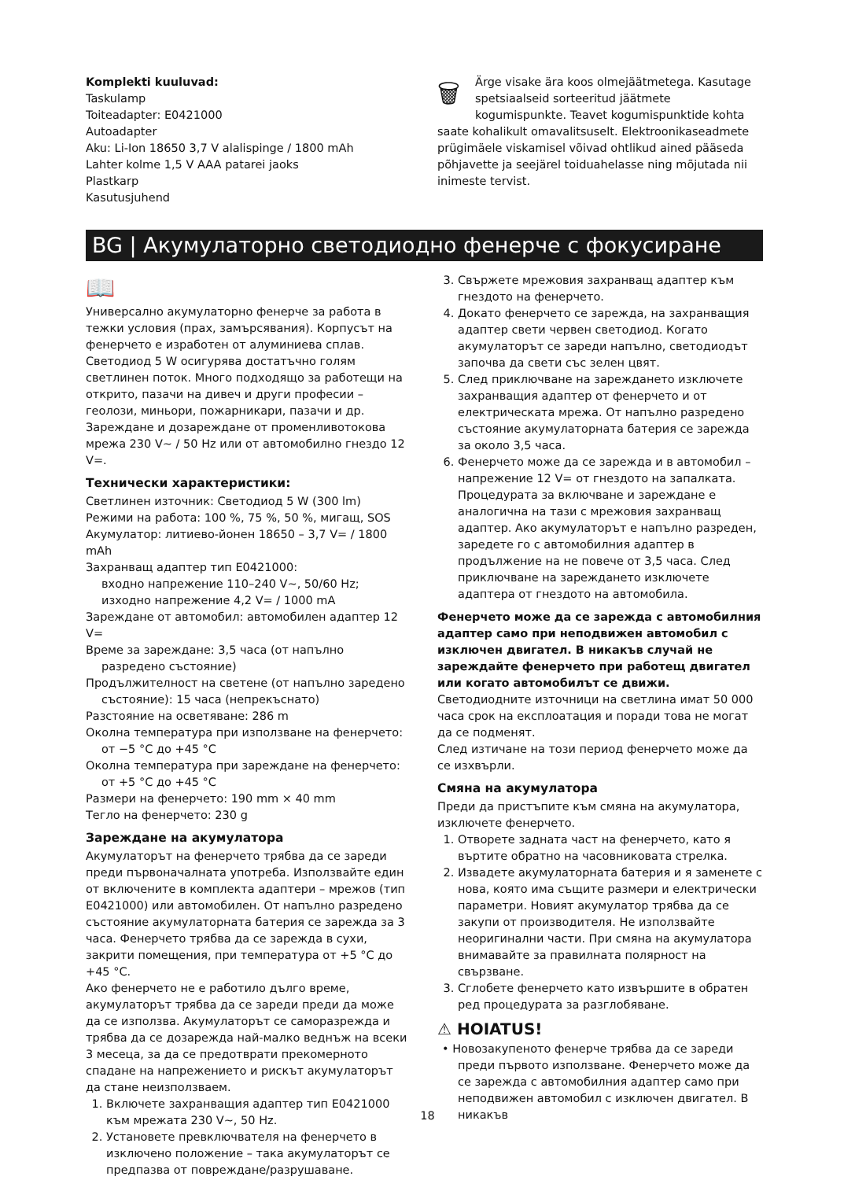Komplekti kuuluvad:
Taskulamp
Toiteadapter: E0421000
Autoadapter
Aku: Li-Ion 18650 3,7 V alalispinge / 1800 mAh
Lahter kolme 1,5 V AAA patarei jaoks
Plastkarp
Kasutusjuhend
🗑 Ärge visake ära koos olmejäätmetega. Kasutage spetsiaalseid sorteeritud jäätmete kogumispunkte. Teavet kogumispunktide kohta saate kohalikult omavalitsuselt. Elektroonikaseadmete prügimäele viskamisel võivad ohtlikud ained pääseda põhjavette ja seejärel toiduahelasse ning mõjutada nii inimeste tervist.
BG | Акумулаторно светодиодно фенерче с фокусиране
📖
Универсално акумулаторно фенерче за работа в тежки условия (прах, замърсявания). Корпусът на фенерчето е изработен от алуминиева сплав. Светодиод 5 W осигурява достатъчно голям светлинен поток. Много подходящо за работещи на открито, пазачи на дивеч и други професии – геолози, миньори, пожарникари, пазачи и др. Зареждане и дозареждане от променливотокова мрежа 230 V~ / 50 Hz или от автомобилно гнездо 12 V=.
Технически характеристики:
Светлинен източник: Светодиод 5 W (300 lm)
Режими на работа: 100 %, 75 %, 50 %, мигащ, SOS
Акумулатор: литиево-йонен 18650 – 3,7 V= / 1800 mAh
Захранващ адаптер тип E0421000:
входно напрежение 110–240 V~, 50/60 Hz;
изходно напрежение 4,2 V= / 1000 mA
Зареждане от автомобил: автомобилен адаптер 12 V=
Време за зареждане: 3,5 часа (от напълно разредено състояние)
Продължителност на светене (от напълно заредено състояние): 15 часа (непрекъснато)
Разстояние на осветяване: 286 m
Околна температура при използване на фенерчето: от −5 °C до +45 °C
Околна температура при зареждане на фенерчето: от +5 °C до +45 °C
Размери на фенерчето: 190 mm × 40 mm
Тегло на фенерчето: 230 g
Зареждане на акумулатора
Акумулаторът на фенерчето трябва да се зареди преди първоначалната употреба. Използвайте един от включените в комплекта адаптери – мрежов (тип E0421000) или автомобилен. От напълно разредено състояние акумулаторната батерия се зарежда за 3 часа. Фенерчето трябва да се зарежда в сухи, закрити помещения, при температура от +5 °C до +45 °C.
Ако фенерчето не е работило дълго време, акумулаторът трябва да се зареди преди да може да се използва. Акумулаторът се саморазрежда и трябва да се дозарежда най-малко веднъж на всеки 3 месеца, за да се предотврати прекомерното спадане на напрежението и рискът акумулаторът да стане неизползваем.
1. Включете захранващия адаптер тип E0421000 към мрежата 230 V~, 50 Hz.
2. Установете превключвателя на фенерчето в изключено положение – така акумулаторът се предпазва от повреждане/разрушаване.
3. Свържете мрежовия захранващ адаптер към гнездото на фенерчето.
4. Докато фенерчето се зарежда, на захранващия адаптер свети червен светодиод. Когато акумулаторът се зареди напълно, светодиодът започва да свети със зелен цвят.
5. След приключване на зареждането изключете захранващия адаптер от фенерчето и от електрическата мрежа. От напълно разредено състояние акумулаторната батерия се зарежда за около 3,5 часа.
6. Фенерчето може да се зарежда и в автомобил – напрежение 12 V= от гнездото на запалката. Процедурата за включване и зареждане е аналогична на тази с мрежовия захранващ адаптер. Ако акумулаторът е напълно разреден, заредете го с автомобилния адаптер в продължение на не повече от 3,5 часа. След приключване на зареждането изключете адаптера от гнездото на автомобила.
Фенерчето може да се зарежда с автомобилния адаптер само при неподвижен автомобил с изключен двигател. В никакъв случай не зареждайте фенерчето при работещ двигател или когато автомобилът се движи.
Светодиодните източници на светлина имат 50 000 часа срок на експлоатация и поради това не могат да се подменят.
След изтичане на този период фенерчето може да се изхвърли.
Смяна на акумулатора
Преди да пристъпите към смяна на акумулатора, изключете фенерчето.
1. Отворете задната част на фенерчето, като я въртите обратно на часовниковата стрелка.
2. Извадете акумулаторната батерия и я заменете с нова, която има същите размери и електрически параметри. Новият акумулатор трябва да се закупи от производителя. Не използвайте неоригинални части. При смяна на акумулатора внимавайте за правилната полярност на свързване.
3. Сглобете фенерчето като извършите в обратен ред процедурата за разглобяване.
⚠ HOIATUS!
• Новозакупеното фенерче трябва да се зареди преди първото използване. Фенерчето може да се зарежда с автомобилния адаптер само при неподвижен автомобил с изключен двигател. В никакъв
18